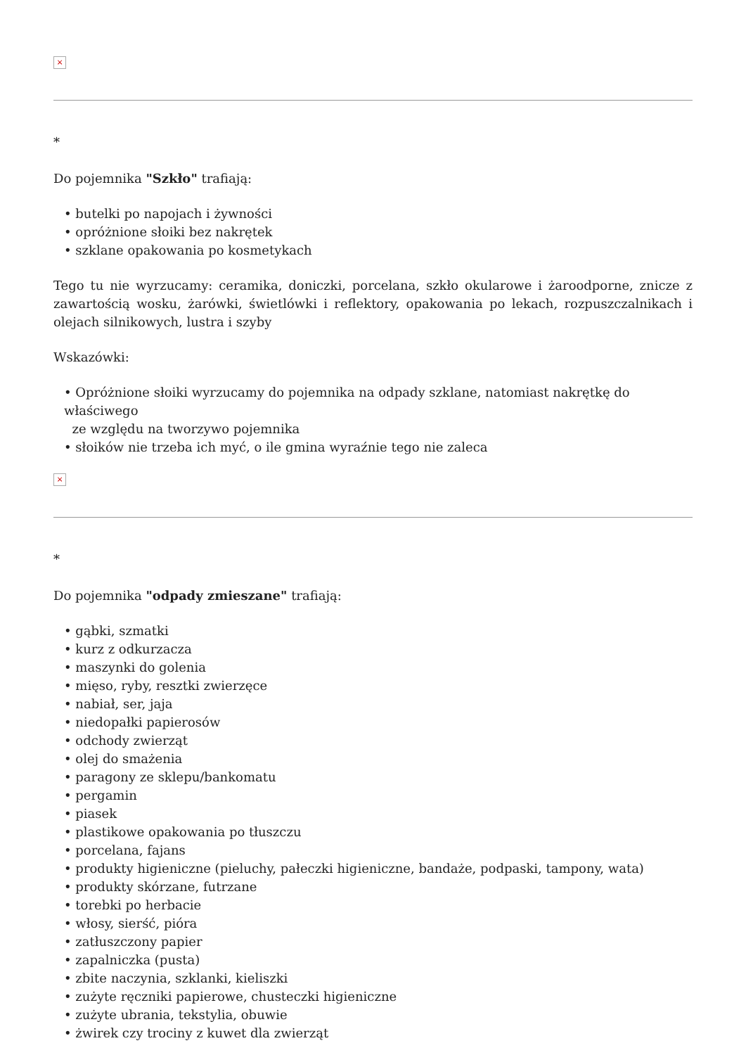×
*
Do pojemnika "Szkło" trafiają:
• butelki po napojach i żywności
• opróżnione słoiki bez nakrętek
• szklane opakowania po kosmetykach
Tego tu nie wyrzucamy: ceramika, doniczki, porcelana, szkło okularowe i żaroodporne, znicze z zawartością wosku, żarówki, świetlówki i reflektory, opakowania po lekach, rozpuszczalnikach i olejach silnikowych, lustra i szyby
Wskazówki:
• Opróżnione słoiki wyrzucamy do pojemnika na odpady szklane, natomiast nakrętkę do właściwego
ze względu na tworzywo pojemnika
• słoików nie trzeba ich myć, o ile gmina wyraźnie tego nie zaleca
×
*
Do pojemnika "odpady zmieszane" trafiają:
• gąbki, szmatki
• kurz z odkurzacza
• maszynki do golenia
• mięso, ryby, resztki zwierzęce
• nabiał, ser, jaja
• niedopałki papierosów
• odchody zwierząt
• olej do smażenia
• paragony ze sklepu/bankomatu
• pergamin
• piasek
• plastikowe opakowania po tłuszczu
• porcelana, fajans
• produkty higieniczne (pieluchy, pałeczki higieniczne, bandaże, podpaski, tampony, wata)
• produkty skórzane, futrzane
• torebki po herbacie
• włosy, sierść, pióra
• zatłuszczony papier
• zapalniczka (pusta)
• zbite naczynia, szklanki, kieliszki
• zużyte ręczniki papierowe, chusteczki higieniczne
• zużyte ubrania, tekstylia, obuwie
• żwirek czy trociny z kuwet dla zwierząt